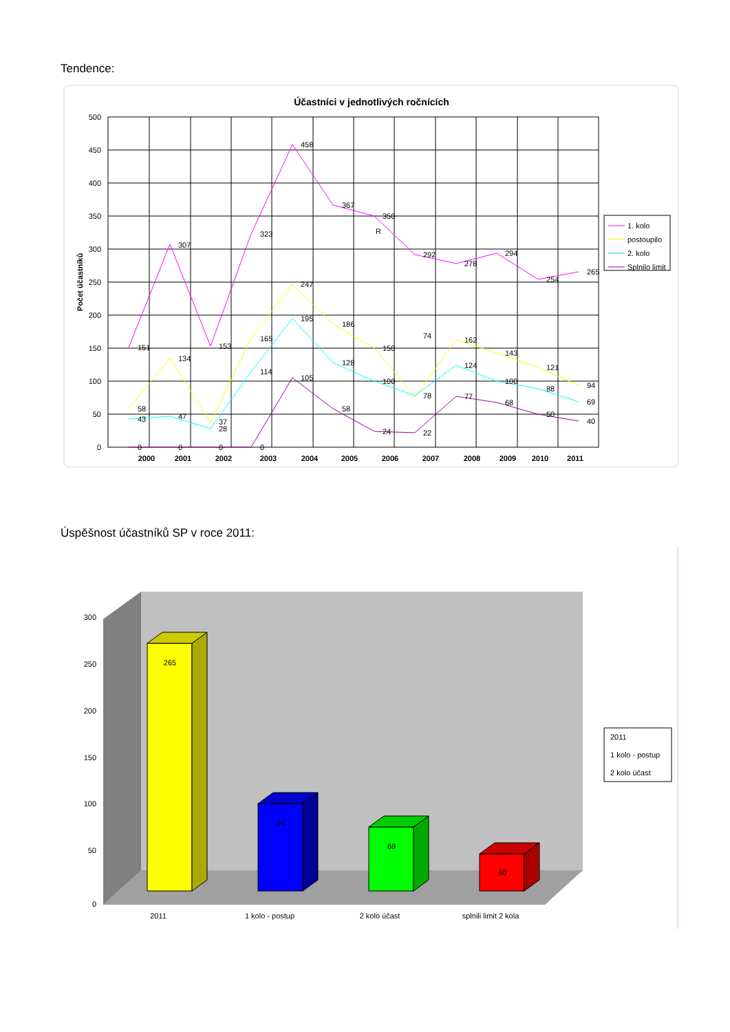Tendence:
Účastníci v jednotlivých ročnících
Počet účastníků
500
450
400
350
300
250
200
150
100
50
0
2000
2001
2002
2003
2004
2005
2006
2007
2008
2009
2010
2011
151
307
153
323
458
367
350
R
292
278
294
254
265
58
134
37
165
247
186
150
74
162
143
121
94
43
47
28
114
195
128
100
78
124
100
88
69
0
0
0
0
105
58
24
22
77
68
50
40
1. kolo
postoupilo
2. kolo
Splnilo limit
Úspěšnost účastníků SP v roce 2011:
300
250
200
150
100
50
0
265
94
69
40
2011
1 kolo - postup
2 kolo účast
splnili limit 2 kola
2011
1 kolo - postup
2 kolo účast